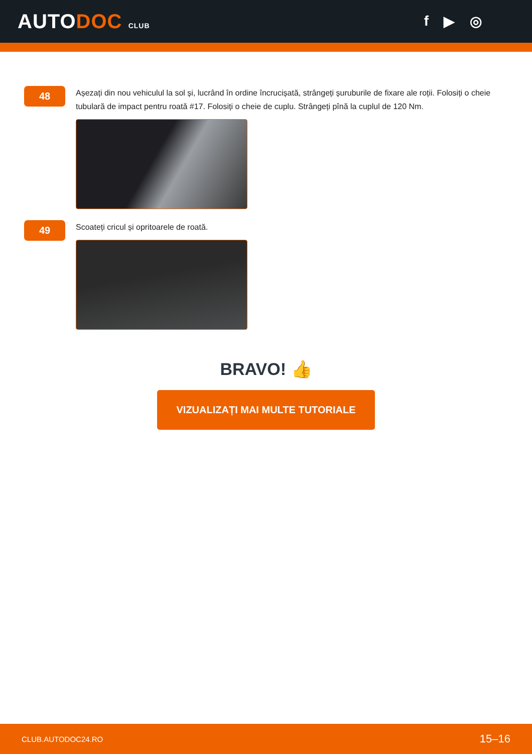AUTODOC CLUB
f ▶ ◎
48
Așezați din nou vehiculul la sol și, lucrând în ordine încrucișată, strângeți șuruburile de fixare ale roții. Folosiți o cheie tubulară de impact pentru roată #17. Folosiți o cheie de cuplu. Strângeți pînă la cuplul de 120 Nm.
49
Scoateți cricul și opritoarele de roată.
BRAVO! 👍
VIZUALIZAȚI MAI MULTE TUTORIALE
CLUB.AUTODOC24.RO 15–16